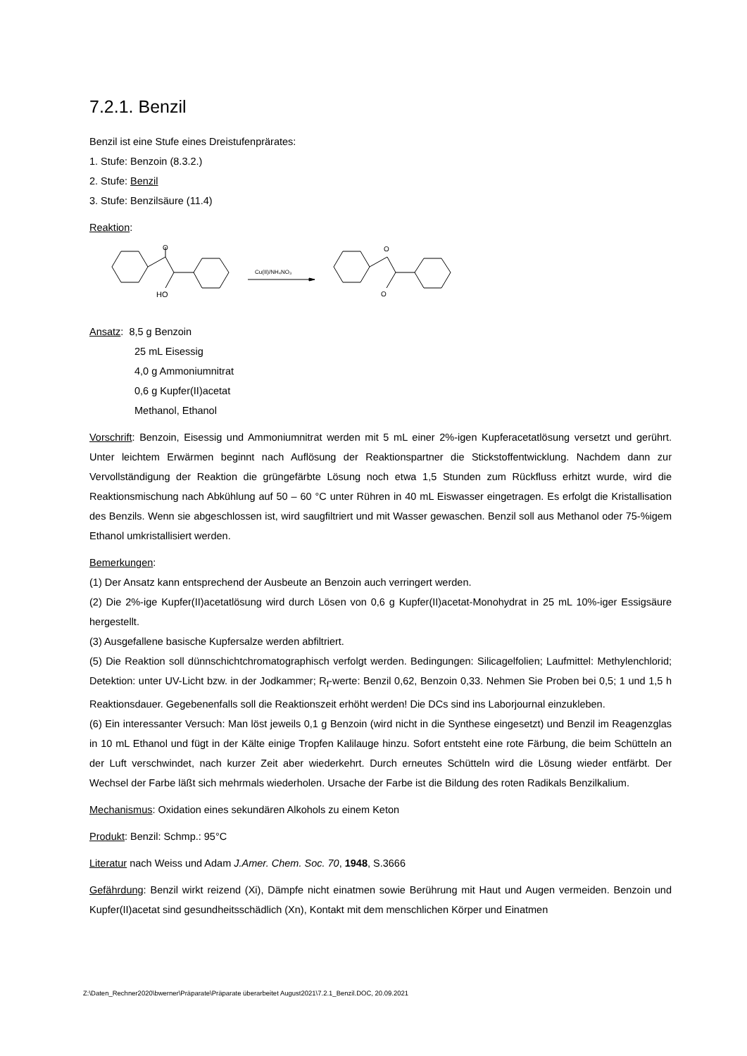7.2.1. Benzil
Benzil ist eine Stufe eines Dreistufenprärates:
1. Stufe: Benzoin (8.3.2.)
2. Stufe: Benzil
3. Stufe: Benzilsäure (11.4)
Reaktion:
HO
O
Cu(II)/NH₄NO₃
O
O
Ansatz: 8,5 g Benzoin
25 mL Eisessig
4,0 g Ammoniumnitrat
0,6 g Kupfer(II)acetat
Methanol, Ethanol
Vorschrift: Benzoin, Eisessig und Ammoniumnitrat werden mit 5 mL einer 2%-igen Kupferacetatlösung versetzt und gerührt. Unter leichtem Erwärmen beginnt nach Auflösung der Reaktionspartner die Stickstoffentwicklung. Nachdem dann zur Vervollständigung der Reaktion die grüngefärbte Lösung noch etwa 1,5 Stunden zum Rückfluss erhitzt wurde, wird die Reaktionsmischung nach Abkühlung auf 50 – 60 °C unter Rühren in 40 mL Eiswasser eingetragen. Es erfolgt die Kristallisation des Benzils. Wenn sie abgeschlossen ist, wird saugfiltriert und mit Wasser gewaschen. Benzil soll aus Methanol oder 75-%igem Ethanol umkristallisiert werden.
Bemerkungen:
(1) Der Ansatz kann entsprechend der Ausbeute an Benzoin auch verringert werden.
(2) Die 2%-ige Kupfer(II)acetatlösung wird durch Lösen von 0,6 g Kupfer(II)acetat-Monohydrat in 25 mL 10%-iger Essigsäure hergestellt.
(3) Ausgefallene basische Kupfersalze werden abfiltriert.
(5) Die Reaktion soll dünnschichtchromatographisch verfolgt werden. Bedingungen: Silicagelfolien; Laufmittel: Methylenchlorid; Detektion: unter UV-Licht bzw. in der Jodkammer; R<sub>f</sub>-werte: Benzil 0,62, Benzoin 0,33. Nehmen Sie Proben bei 0,5; 1 und 1,5 h Reaktionsdauer. Gegebenenfalls soll die Reaktionszeit erhöht werden! Die DCs sind ins Laborjournal einzukleben.
(6) Ein interessanter Versuch: Man löst jeweils 0,1 g Benzoin (wird nicht in die Synthese eingesetzt) und Benzil im Reagenzglas in 10 mL Ethanol und fügt in der Kälte einige Tropfen Kalilauge hinzu. Sofort entsteht eine rote Fär­bung, die beim Schütteln an der Luft verschwindet, nach kurzer Zeit aber wiederkehrt. Durch erneutes Schütteln wird die Lösung wieder entfärbt. Der Wechsel der Farbe läßt sich mehrmals wiederholen. Ursache der Farbe ist die Bildung des roten Radikals Benzilkalium.
Mechanismus: Oxidation eines sekundären Alkohols zu einem Keton
Produkt: Benzil: Schmp.: 95°C
Literatur nach Weiss und Adam J.Amer. Chem. Soc. 70, 1948, S.3666
Gefährdung: Benzil wirkt reizend (Xi), Dämpfe nicht einatmen sowie Berührung mit Haut und Augen vermeiden. Benzoin und Kupfer(II)acetat sind gesundheitsschädlich (Xn), Kontakt mit dem menschlichen Körper und Einatmen
Z:\Daten_Rechner2020\bwerner\Präparate\Präparate überarbeitet August2021\7.2.1_Benzil.DOC, 20.09.2021